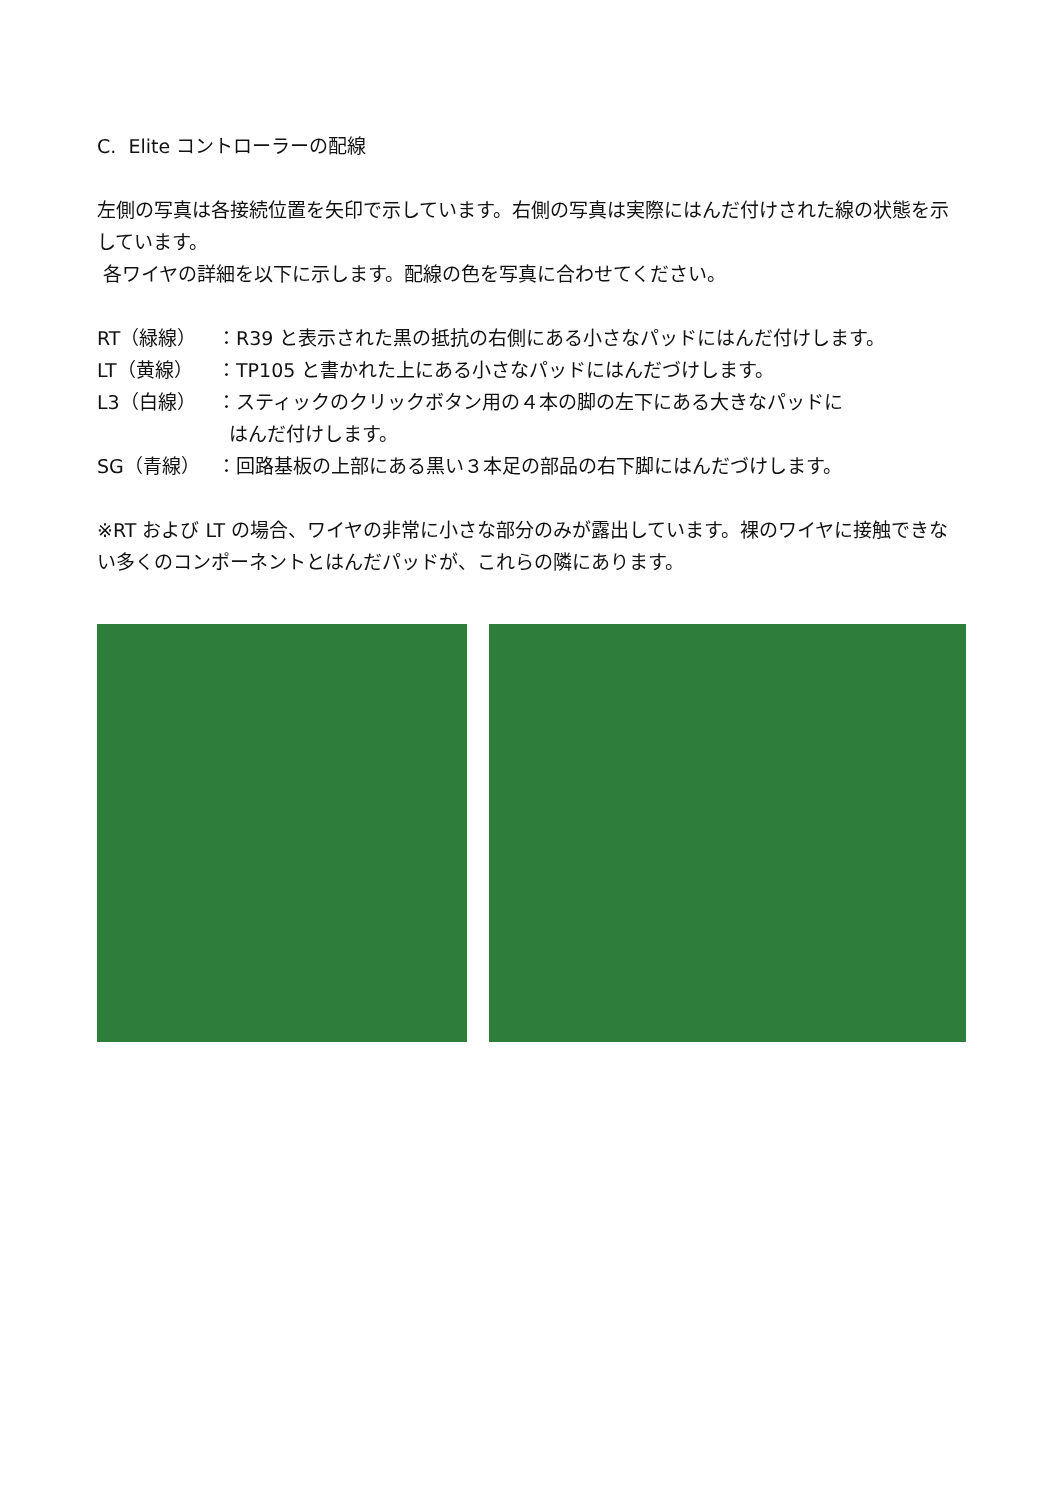C. Elite コントローラーの配線
左側の写真は各接続位置を矢印で示しています。右側の写真は実際にはんだ付けされた線の状態を示しています。
各ワイヤの詳細を以下に示します。配線の色を写真に合わせてください。
RT（緑線） ：R39 と表示された黒の抵抗の右側にある小さなパッドにはんだ付けします。
LT（黄線） ：TP105 と書かれた上にある小さなパッドにはんだづけします。
L3（白線） ：スティックのクリックボタン用の４本の脚の左下にある大きなパッドに
はんだ付けします。
SG（青線） ：回路基板の上部にある黒い３本足の部品の右下脚にはんだづけします。
※RT および LT の場合、ワイヤの非常に小さな部分のみが露出しています。裸のワイヤに接触できない多くのコンポーネントとはんだパッドが、これらの隣にあります。